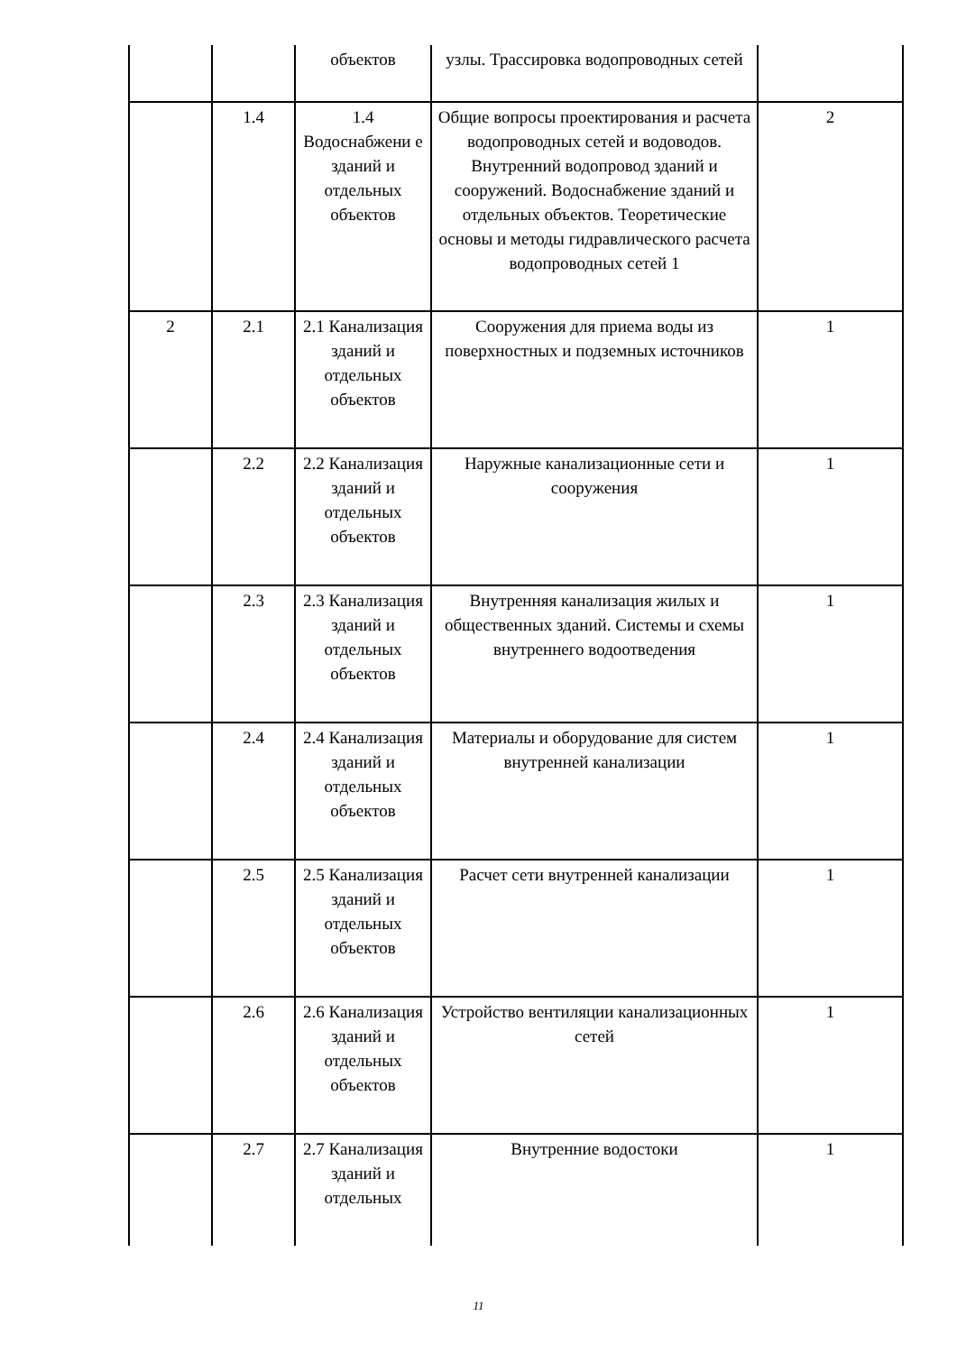| | | объектов | узлы. Трассировка водопроводных сетей | |
| | 1.4 | 1.4 Водоснабжени е зданий и отдельных объектов | Общие вопросы проектирования и расчета водопроводных сетей и водоводов. Внутренний водопровод зданий и сооружений. Водоснабжение зданий и отдельных объектов. Теоретические основы и методы гидравлического расчета водопроводных сетей 1 | 2 |
| 2 | 2.1 | 2.1 Канализация зданий и отдельных объектов | Сооружения для приема воды из поверхностных и подземных источников | 1 |
| | 2.2 | 2.2 Канализация зданий и отдельных объектов | Наружные канализационные сети и сооружения | 1 |
| | 2.3 | 2.3 Канализация зданий и отдельных объектов | Внутренняя канализация жилых и общественных зданий. Системы и схемы внутреннего водоотведения | 1 |
| | 2.4 | 2.4 Канализация зданий и отдельных объектов | Материалы и оборудование для систем внутренней канализации | 1 |
| | 2.5 | 2.5 Канализация зданий и отдельных объектов | Расчет сети внутренней канализации | 1 |
| | 2.6 | 2.6 Канализация зданий и отдельных объектов | Устройство вентиляции канализационных сетей | 1 |
| | 2.7 | 2.7 Канализация зданий и отдельных | Внутренние водостоки | 1 |
11